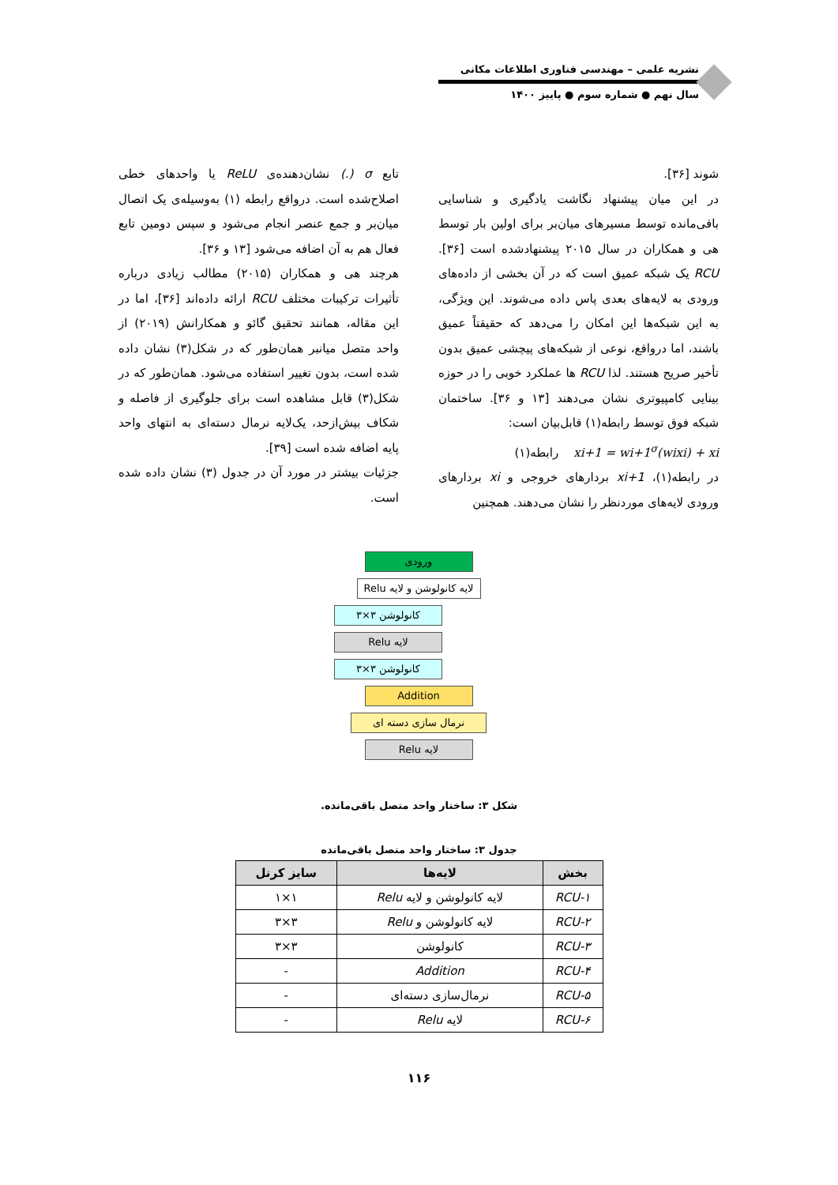نشریه علمی – مهندسی فناوری اطلاعات مکانی
سال نهم ● شماره سوم ● پاییز ۱۴۰۰
شوند [۳۶].
در این میان پیشنهاد نگاشت یادگیری و شناسایی باقی‌مانده توسط مسیرهای میان‌بر برای اولین بار توسط هی و همکاران در سال ۲۰۱۵ پیشنهادشده است [۳۶]. RCU یک شبکه عمیق است که در آن بخشی از داده‌های ورودی به لایه‌های بعدی پاس داده می‌شوند. این ویژگی، به این شبکه‌ها این امکان را می‌دهد که حقیقتاً عمیق باشند، اما درواقع، نوعی از شبکه‌های پیچشی عمیق بدون تأخیر صریح هستند. لذا RCU ها عملکرد خوبی را در حوزه بینایی کامپیوتری نشان می‌دهند [۱۳ و ۳۶]. ساختمان شبکه فوق توسط رابطه(۱) قابل‌بیان است:
xi+1 = wi+1<sup>σ</sup>(wixi) + xi رابطه(۱)
در رابطه(۱)، xi+1 بردارهای خروجی و xi بردارهای ورودی لایه‌های موردنظر را نشان می‌دهند. همچنین
تابع σ (.) نشان‌دهنده‌ی ReLU یا واحدهای خطی اصلاح‌شده است. درواقع رابطه (۱) به‌وسیله‌ی یک اتصال میان‌بر و جمع عنصر انجام می‌شود و سپس دومین تابع فعال هم به آن اضافه می‌شود [۱۳ و ۳۶].
هرچند هی و همکاران (۲۰۱۵) مطالب زیادی درباره تأثیرات ترکیبات مختلف RCU ارائه داده‌اند [۳۶]، اما در این مقاله، همانند تحقیق گائو و همکارانش (۲۰۱۹) از واحد متصل میانبر همان‌طور که در شکل(۳) نشان داده شده است، بدون تغییر استفاده می‌شود. همان‌طور که در شکل(۳) قابل مشاهده است برای جلوگیری از فاصله و شکاف بیش‌ازحد، یک‌لایه نرمال دسته‌ای به انتهای واحد پایه اضافه شده است [۳۹].
جزئیات بیشتر در مورد آن در جدول (۳) نشان داده شده است.
ورودی
لایه کانولوشن و لایه Relu
کانولوشن ۳×۳
لایه Relu
کانولوشن ۳×۳
Addition
نرمال سازی دسته ای
لایه Relu
شکل ۳: ساختار واحد متصل باقی‌مانده.
جدول ۳: ساختار واحد متصل باقی‌مانده
| بخش | لایه‌ها | سایز کرنل |
| --- | --- | --- |
| RCU-۱ | لایه کانولوشن و لایه Relu | ۱×۱ |
| RCU-۲ | لایه کانولوشن و Relu | ۳×۳ |
| RCU-۳ | کانولوشن | ۳×۳ |
| RCU-۴ | Addition | - |
| RCU-۵ | نرمال‌سازی دسته‌ای | - |
| RCU-۶ | لایه Relu | - |
۱۱۶